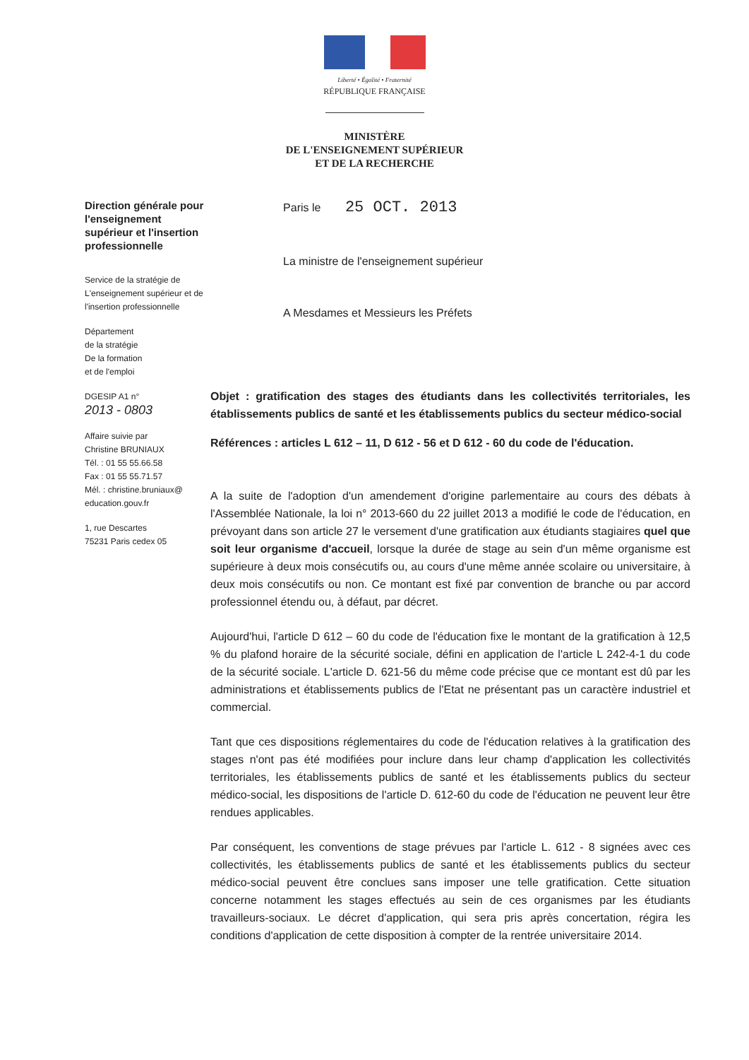Liberté • Égalité • Fraternité
RÉPUBLIQUE FRANÇAISE
MINISTÈRE
DE L'ENSEIGNEMENT SUPÉRIEUR
ET DE LA RECHERCHE
Direction générale pour l'enseignement supérieur et l'insertion professionnelle
Service de la stratégie de L'enseignement supérieur et de l'insertion professionnelle
Département
de la stratégie
De la formation
et de l'emploi
DGESIP A1 n°
2013 - 0803
Affaire suivie par
Christine BRUNIAUX
Tél. : 01 55 55.66.58
Fax : 01 55 55.71.57
Mél. : christine.bruniaux@ education.gouv.fr
1, rue Descartes
75231 Paris cedex 05
Paris le 25 OCT. 2013
La ministre de l'enseignement supérieur
A Mesdames et Messieurs les Préfets
Objet : gratification des stages des étudiants dans les collectivités territoriales, les établissements publics de santé et les établissements publics du secteur médico-social
Références : articles L 612 – 11, D 612 - 56 et D 612 - 60 du code de l'éducation.
A la suite de l'adoption d'un amendement d'origine parlementaire au cours des débats à l'Assemblée Nationale, la loi n° 2013-660 du 22 juillet 2013 a modifié le code de l'éducation, en prévoyant dans son article 27 le versement d'une gratification aux étudiants stagiaires quel que soit leur organisme d'accueil, lorsque la durée de stage au sein d'un même organisme est supérieure à deux mois consécutifs ou, au cours d'une même année scolaire ou universitaire, à deux mois consécutifs ou non. Ce montant est fixé par convention de branche ou par accord professionnel étendu ou, à défaut, par décret.
Aujourd'hui, l'article D 612 – 60 du code de l'éducation fixe le montant de la gratification à 12,5 % du plafond horaire de la sécurité sociale, défini en application de l'article L 242-4-1 du code de la sécurité sociale. L'article D. 621-56 du même code précise que ce montant est dû par les administrations et établissements publics de l'Etat ne présentant pas un caractère industriel et commercial.
Tant que ces dispositions réglementaires du code de l'éducation relatives à la gratification des stages n'ont pas été modifiées pour inclure dans leur champ d'application les collectivités territoriales, les établissements publics de santé et les établissements publics du secteur médico-social, les dispositions de l'article D. 612-60 du code de l'éducation ne peuvent leur être rendues applicables.
Par conséquent, les conventions de stage prévues par l'article L. 612 - 8 signées avec ces collectivités, les établissements publics de santé et les établissements publics du secteur médico-social peuvent être conclues sans imposer une telle gratification. Cette situation concerne notamment les stages effectués au sein de ces organismes par les étudiants travailleurs-sociaux. Le décret d'application, qui sera pris après concertation, régira les conditions d'application de cette disposition à compter de la rentrée universitaire 2014.